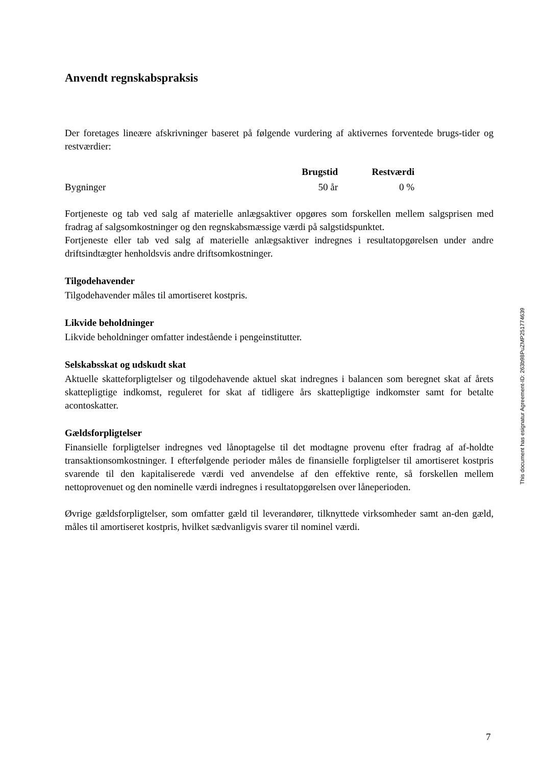Anvendt regnskabspraksis
Der foretages lineære afskrivninger baseret på følgende vurdering af aktivernes forventede brugs-tider og restværdier:
| | Brugstid | Restværdi |
| --- | --- | --- |
| Bygninger | 50 år | 0 % |
Fortjeneste og tab ved salg af materielle anlægsaktiver opgøres som forskellen mellem salgsprisen med fradrag af salgsomkostninger og den regnskabsmæssige værdi på salgstidspunktet.
Fortjeneste eller tab ved salg af materielle anlægsaktiver indregnes i resultatopgørelsen under andre driftsindtægter henholdsvis andre driftsomkostninger.
Tilgodehavender
Tilgodehavender måles til amortiseret kostpris.
Likvide beholdninger
Likvide beholdninger omfatter indestående i pengeinstitutter.
Selskabsskat og udskudt skat
Aktuelle skatteforpligtelser og tilgodehavende aktuel skat indregnes i balancen som beregnet skat af årets skattepligtige indkomst, reguleret for skat af tidligere års skattepligtige indkomster samt for betalte acontoskatter.
Gældsforpligtelser
Finansielle forpligtelser indregnes ved lånoptagelse til det modtagne provenu efter fradrag af af-holdte transaktionsomkostninger. I efterfølgende perioder måles de finansielle forpligtelser til amortiseret kostpris svarende til den kapitaliserede værdi ved anvendelse af den effektive rente, så forskellen mellem nettoprovenuet og den nominelle værdi indregnes i resultatopgørelsen over låneperioden.
Øvrige gældsforpligtelser, som omfatter gæld til leverandører, tilknyttede virksomheder samt an-den gæld, måles til amortiseret kostpris, hvilket sædvanligvis svarer til nominel værdi.
This document has esignatur Agreement-ID: 263b98PuZMP251774639
7